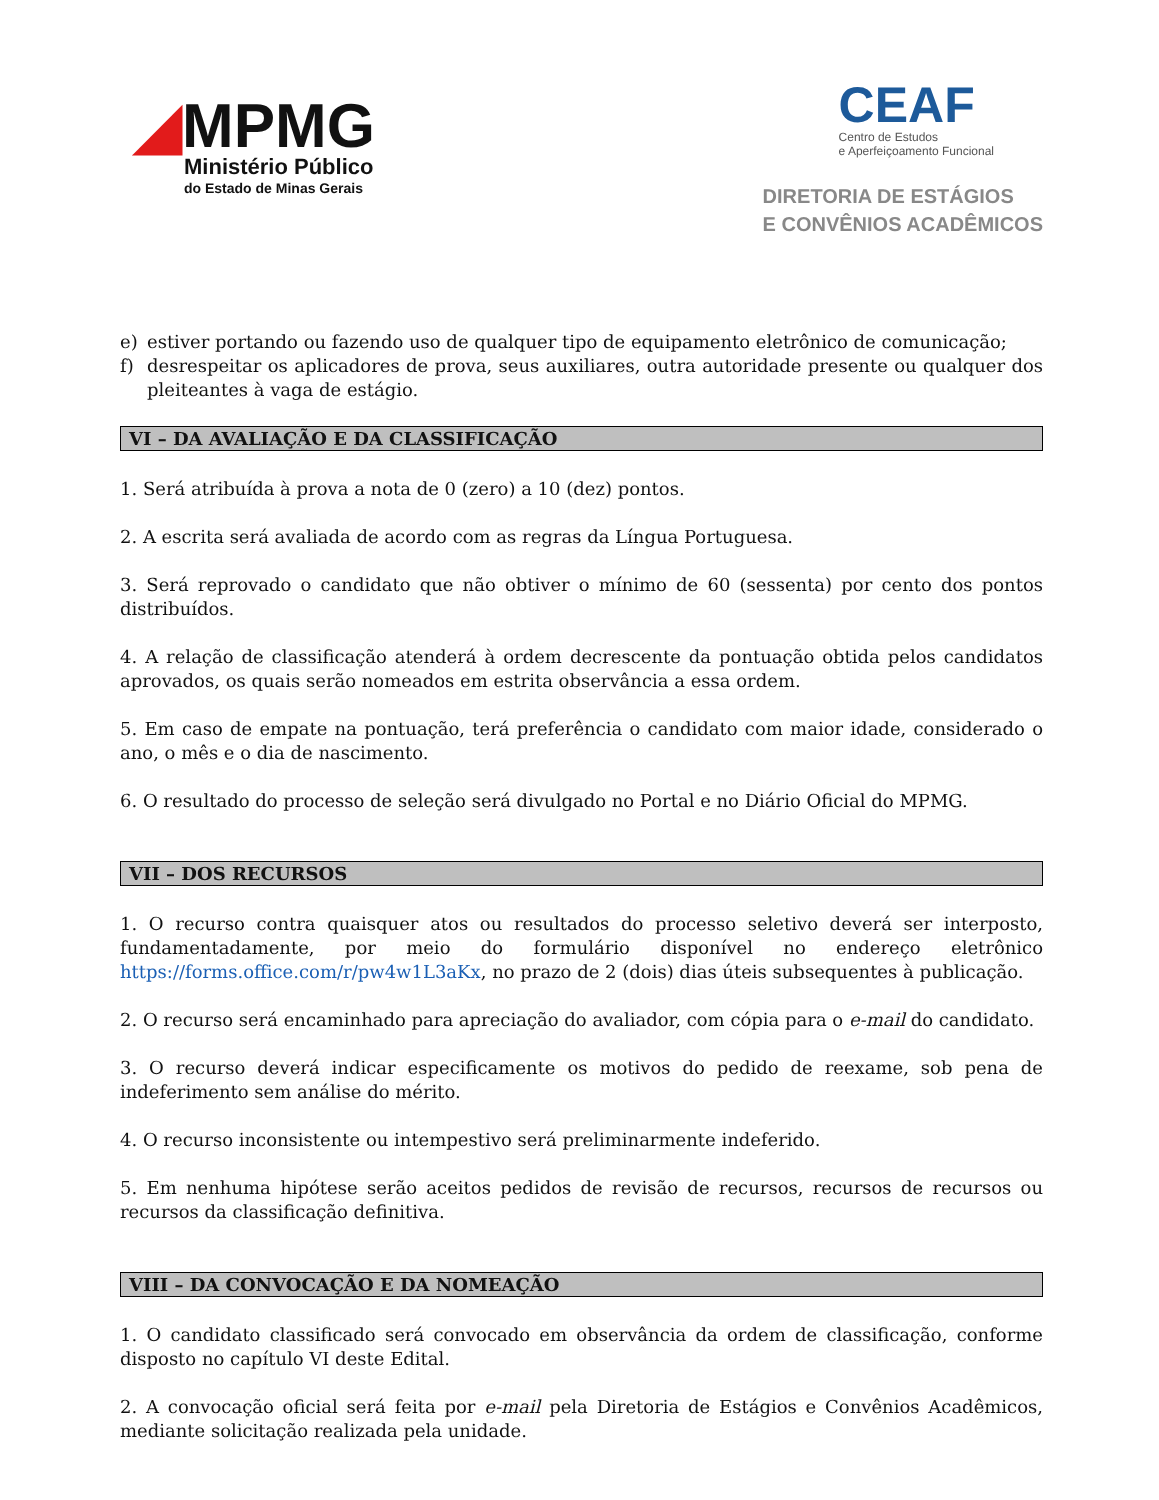◢MPMG
Ministério Público
do Estado de Minas Gerais
CEAF
Centro de Estudos
e Aperfeiçoamento Funcional
DIRETORIA DE ESTÁGIOS
E CONVÊNIOS ACADÊMICOS
e) estiver portando ou fazendo uso de qualquer tipo de equipamento eletrônico de comunicação;
f) desrespeitar os aplicadores de prova, seus auxiliares, outra autoridade presente ou qualquer dos pleiteantes à vaga de estágio.
VI – DA AVALIAÇÃO E DA CLASSIFICAÇÃO
1. Será atribuída à prova a nota de 0 (zero) a 10 (dez) pontos.
2. A escrita será avaliada de acordo com as regras da Língua Portuguesa.
3. Será reprovado o candidato que não obtiver o mínimo de 60 (sessenta) por cento dos pontos distribuídos.
4. A relação de classificação atenderá à ordem decrescente da pontuação obtida pelos candidatos aprovados, os quais serão nomeados em estrita observância a essa ordem.
5. Em caso de empate na pontuação, terá preferência o candidato com maior idade, considerado o ano, o mês e o dia de nascimento.
6. O resultado do processo de seleção será divulgado no Portal e no Diário Oficial do MPMG.
VII – DOS RECURSOS
1. O recurso contra quaisquer atos ou resultados do processo seletivo deverá ser interposto, fundamentadamente, por meio do formulário disponível no endereço eletrônico https://forms.office.com/r/pw4w1L3aKx, no prazo de 2 (dois) dias úteis subsequentes à publicação.
2. O recurso será encaminhado para apreciação do avaliador, com cópia para o e-mail do candidato.
3. O recurso deverá indicar especificamente os motivos do pedido de reexame, sob pena de indeferimento sem análise do mérito.
4. O recurso inconsistente ou intempestivo será preliminarmente indeferido.
5. Em nenhuma hipótese serão aceitos pedidos de revisão de recursos, recursos de recursos ou recursos da classificação definitiva.
VIII – DA CONVOCAÇÃO E DA NOMEAÇÃO
1. O candidato classificado será convocado em observância da ordem de classificação, conforme disposto no capítulo VI deste Edital.
2. A convocação oficial será feita por e-mail pela Diretoria de Estágios e Convênios Acadêmicos, mediante solicitação realizada pela unidade.